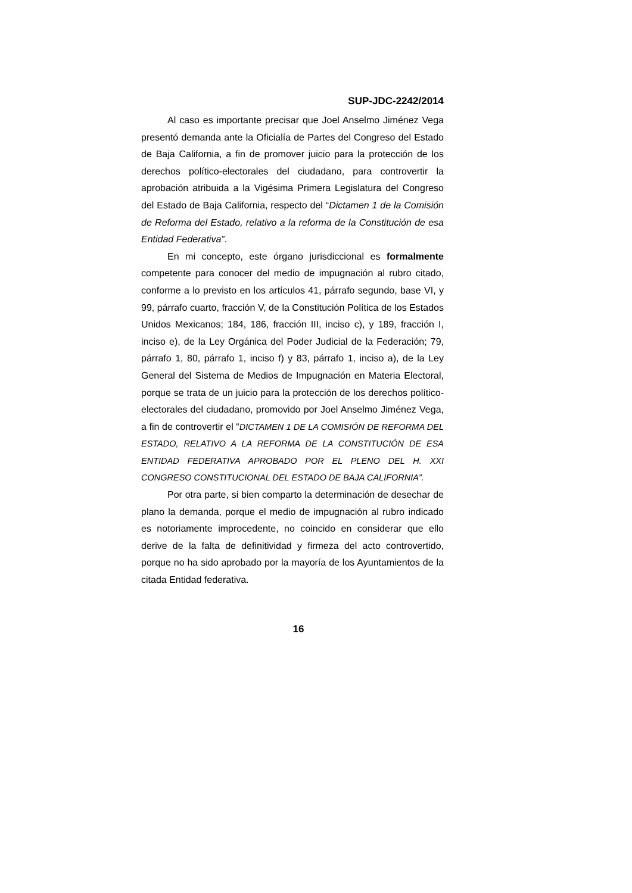SUP-JDC-2242/2014
Al caso es importante precisar que Joel Anselmo Jiménez Vega presentó demanda ante la Oficialía de Partes del Congreso del Estado de Baja California, a fin de promover juicio para la protección de los derechos político-electorales del ciudadano, para controvertir la aprobación atribuida a la Vigésima Primera Legislatura del Congreso del Estado de Baja California, respecto del “Dictamen 1 de la Comisión de Reforma del Estado, relativo a la reforma de la Constitución de esa Entidad Federativa”.
En mi concepto, este órgano jurisdiccional es formalmente competente para conocer del medio de impugnación al rubro citado, conforme a lo previsto en los artículos 41, párrafo segundo, base VI, y 99, párrafo cuarto, fracción V, de la Constitución Política de los Estados Unidos Mexicanos; 184, 186, fracción III, inciso c), y 189, fracción I, inciso e), de la Ley Orgánica del Poder Judicial de la Federación; 79, párrafo 1, 80, párrafo 1, inciso f) y 83, párrafo 1, inciso a), de la Ley General del Sistema de Medios de Impugnación en Materia Electoral, porque se trata de un juicio para la protección de los derechos político-electorales del ciudadano, promovido por Joel Anselmo Jiménez Vega, a fin de controvertir el “DICTAMEN 1 DE LA COMISIÓN DE REFORMA DEL ESTADO, RELATIVO A LA REFORMA DE LA CONSTITUCIÓN DE ESA ENTIDAD FEDERATIVA APROBADO POR EL PLENO DEL H. XXI CONGRESO CONSTITUCIONAL DEL ESTADO DE BAJA CALIFORNIA”.
Por otra parte, si bien comparto la determinación de desechar de plano la demanda, porque el medio de impugnación al rubro indicado es notoriamente improcedente, no coincido en considerar que ello derive de la falta de definitividad y firmeza del acto controvertido, porque no ha sido aprobado por la mayoría de los Ayuntamientos de la citada Entidad federativa.
16